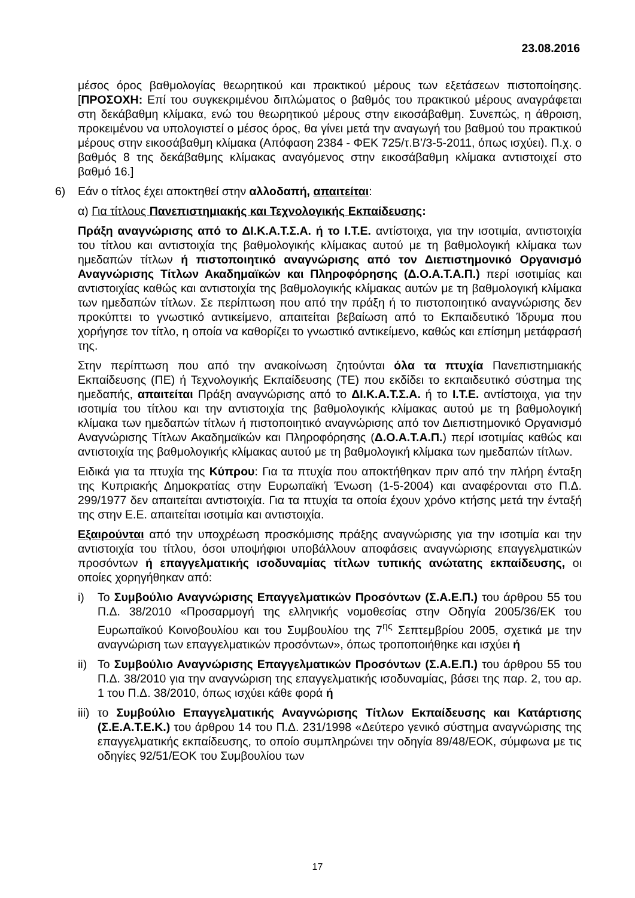23.08.2016
μέσος όρος βαθμολογίας θεωρητικού και πρακτικού μέρους των εξετάσεων πιστοποίησης. [ΠΡΟΣΟΧΗ: Επί του συγκεκριμένου διπλώματος ο βαθμός του πρακτικού μέρους αναγράφεται στη δεκάβαθμη κλίμακα, ενώ του θεωρητικού μέρους στην εικοσάβαθμη. Συνεπώς, η άθροιση, προκειμένου να υπολογιστεί ο μέσος όρος, θα γίνει μετά την αναγωγή του βαθμού του πρακτικού μέρους στην εικοσάβαθμη κλίμακα (Απόφαση 2384 - ΦΕΚ 725/τ.Β’/3-5-2011, όπως ισχύει). Π.χ. ο βαθμός 8 της δεκάβαθμης κλίμακας αναγόμενος στην εικοσάβαθμη κλίμακα αντιστοιχεί στο βαθμό 16.]
6) Εάν ο τίτλος έχει αποκτηθεί στην αλλοδαπή, απαιτείται:
α) Για τίτλους Πανεπιστημιακής και Τεχνολογικής Εκπαίδευσης:
Πράξη αναγνώρισης από το ΔΙ.Κ.Α.Τ.Σ.Α. ή το Ι.Τ.Ε. αντίστοιχα, για την ισοτιμία, αντιστοιχία του τίτλου και αντιστοιχία της βαθμολογικής κλίμακας αυτού με τη βαθμολογική κλίμακα των ημεδαπών τίτλων ή πιστοποιητικό αναγνώρισης από τον Διεπιστημονικό Οργανισμό Αναγνώρισης Τίτλων Ακαδημαϊκών και Πληροφόρησης (Δ.Ο.Α.Τ.Α.Π.) περί ισοτιμίας και αντιστοιχίας καθώς και αντιστοιχία της βαθμολογικής κλίμακας αυτών με τη βαθμολογική κλίμακα των ημεδαπών τίτλων. Σε περίπτωση που από την πράξη ή το πιστοποιητικό αναγνώρισης δεν προκύπτει το γνωστικό αντικείμενο, απαιτείται βεβαίωση από το Εκπαιδευτικό Ίδρυμα που χορήγησε τον τίτλο, η οποία να καθορίζει το γνωστικό αντικείμενο, καθώς και επίσημη μετάφρασή της.
Στην περίπτωση που από την ανακοίνωση ζητούνται όλα τα πτυχία Πανεπιστημιακής Εκπαίδευσης (ΠΕ) ή Τεχνολογικής Εκπαίδευσης (ΤΕ) που εκδίδει το εκπαιδευτικό σύστημα της ημεδαπής, απαιτείται Πράξη αναγνώρισης από το ΔΙ.Κ.Α.Τ.Σ.Α. ή το Ι.Τ.Ε. αντίστοιχα, για την ισοτιμία του τίτλου και την αντιστοιχία της βαθμολογικής κλίμακας αυτού με τη βαθμολογική κλίμακα των ημεδαπών τίτλων ή πιστοποιητικό αναγνώρισης από τον Διεπιστημονικό Οργανισμό Αναγνώρισης Τίτλων Ακαδημαϊκών και Πληροφόρησης (Δ.Ο.Α.Τ.Α.Π.) περί ισοτιμίας καθώς και αντιστοιχία της βαθμολογικής κλίμακας αυτού με τη βαθμολογική κλίμακα των ημεδαπών τίτλων.
Ειδικά για τα πτυχία της Κύπρου: Για τα πτυχία που αποκτήθηκαν πριν από την πλήρη ένταξη της Κυπριακής Δημοκρατίας στην Ευρωπαϊκή Ένωση (1-5-2004) και αναφέρονται στο Π.Δ. 299/1977 δεν απαιτείται αντιστοιχία. Για τα πτυχία τα οποία έχουν χρόνο κτήσης μετά την ένταξή της στην Ε.Ε. απαιτείται ισοτιμία και αντιστοιχία.
Εξαιρούνται από την υποχρέωση προσκόμισης πράξης αναγνώρισης για την ισοτιμία και την αντιστοιχία του τίτλου, όσοι υποψήφιοι υποβάλλουν αποφάσεις αναγνώρισης επαγγελματικών προσόντων ή επαγγελματικής ισοδυναμίας τίτλων τυπικής ανώτατης εκπαίδευσης, οι οποίες χορηγήθηκαν από:
i) Το Συμβούλιο Αναγνώρισης Επαγγελματικών Προσόντων (Σ.Α.Ε.Π.) του άρθρου 55 του Π.Δ. 38/2010 «Προσαρμογή της ελληνικής νομοθεσίας στην Οδηγία 2005/36/ΕΚ του Ευρωπαϊκού Κοινοβουλίου και του Συμβουλίου της 7<sup>ης</sup> Σεπτεμβρίου 2005, σχετικά με την αναγνώριση των επαγγελματικών προσόντων», όπως τροποποιήθηκε και ισχύει ή
ii) Το Συμβούλιο Αναγνώρισης Επαγγελματικών Προσόντων (Σ.Α.Ε.Π.) του άρθρου 55 του Π.Δ. 38/2010 για την αναγνώριση της επαγγελματικής ισοδυναμίας, βάσει της παρ. 2, του αρ. 1 του Π.Δ. 38/2010, όπως ισχύει κάθε φορά ή
iii) το Συμβούλιο Επαγγελματικής Αναγνώρισης Τίτλων Εκπαίδευσης και Κατάρτισης (Σ.Ε.Α.Τ.Ε.Κ.) του άρθρου 14 του Π.Δ. 231/1998 «Δεύτερο γενικό σύστημα αναγνώρισης της επαγγελματικής εκπαίδευσης, το οποίο συμπληρώνει την οδηγία 89/48/ΕΟΚ, σύμφωνα με τις οδηγίες 92/51/ΕΟΚ του Συμβουλίου των
17